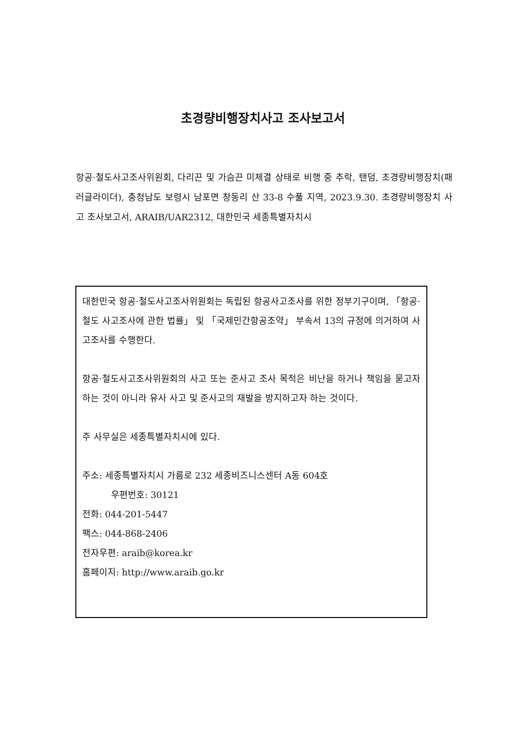초경량비행장치사고 조사보고서
항공·철도사고조사위원회, 다리끈 및 가슴끈 미체결 상태로 비행 중 추락, 탠덤, 초경량비행장치(패러글라이더), 충청남도 보령시 남포면 창동리 산 33-8 수풀 지역, 2023.9.30. 초경량비행장치 사고 조사보고서, ARAIB/UAR2312, 대한민국 세종특별자치시
대한민국 항공·철도사고조사위원회는 독립된 항공사고조사를 위한 정부기구이며, 「항공·철도 사고조사에 관한 법률」 및 「국제민간항공조약」 부속서 13의 규정에 의거하여 사고조사를 수행한다.
항공·철도사고조사위원회의 사고 또는 준사고 조사 목적은 비난을 하거나 책임을 묻고자 하는 것이 아니라 유사 사고 및 준사고의 재발을 방지하고자 하는 것이다.
주 사무실은 세종특별자치시에 있다.
주소: 세종특별자치시 가름로 232 세종비즈니스센터 A동 604호
우편번호: 30121
전화: 044-201-5447
팩스: 044-868-2406
전자우편: araib@korea.kr
홈페이지: http://www.araib.go.kr